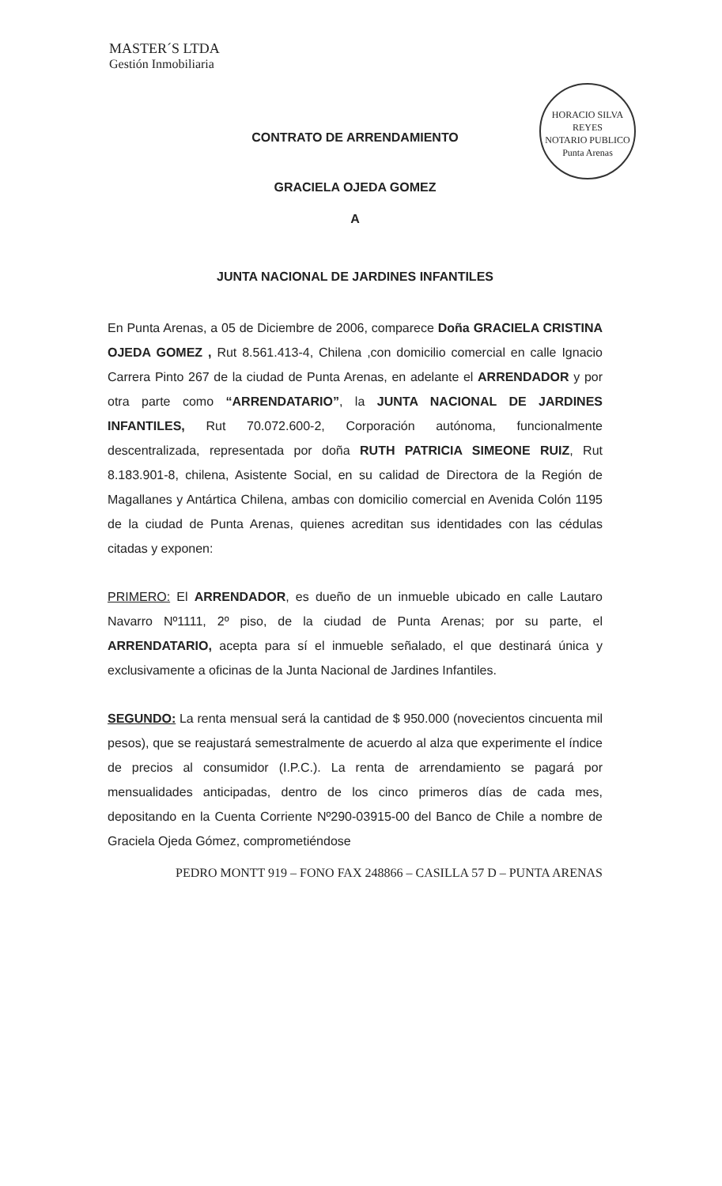MASTER´S LTDA
Gestión Inmobiliaria
HORACIO SILVA REYES
NOTARIO PUBLICO
Punta Arenas
CONTRATO DE ARRENDAMIENTO
GRACIELA OJEDA GOMEZ
A
JUNTA NACIONAL DE JARDINES INFANTILES
En Punta Arenas, a 05 de Diciembre de 2006, comparece Doña GRACIELA CRISTINA OJEDA GOMEZ , Rut 8.561.413-4, Chilena ,con domicilio comercial en calle Ignacio Carrera Pinto 267 de la ciudad de Punta Arenas, en adelante el ARRENDADOR y por otra parte como “ARRENDATARIO”, la JUNTA NACIONAL DE JARDINES INFANTILES, Rut 70.072.600-2, Corporación autónoma, funcionalmente descentralizada, representada por doña RUTH PATRICIA SIMEONE RUIZ, Rut 8.183.901-8, chilena, Asistente Social, en su calidad de Directora de la Región de Magallanes y Antártica Chilena, ambas con domicilio comercial en Avenida Colón 1195 de la ciudad de Punta Arenas, quienes acreditan sus identidades con las cédulas citadas y exponen:
PRIMERO: El ARRENDADOR, es dueño de un inmueble ubicado en calle Lautaro Navarro Nº1111, 2º piso, de la ciudad de Punta Arenas; por su parte, el ARRENDATARIO, acepta para sí el inmueble señalado, el que destinará única y exclusivamente a oficinas de la Junta Nacional de Jardines Infantiles.
SEGUNDO: La renta mensual será la cantidad de $ 950.000 (novecientos cincuenta mil pesos), que se reajustará semestralmente de acuerdo al alza que experimente el índice de precios al consumidor (I.P.C.). La renta de arrendamiento se pagará por mensualidades anticipadas, dentro de los cinco primeros días de cada mes, depositando en la Cuenta Corriente Nº290-03915-00 del Banco de Chile a nombre de Graciela Ojeda Gómez, comprometiéndose
PEDRO MONTT 919 – FONO FAX 248866 – CASILLA 57 D – PUNTA ARENAS